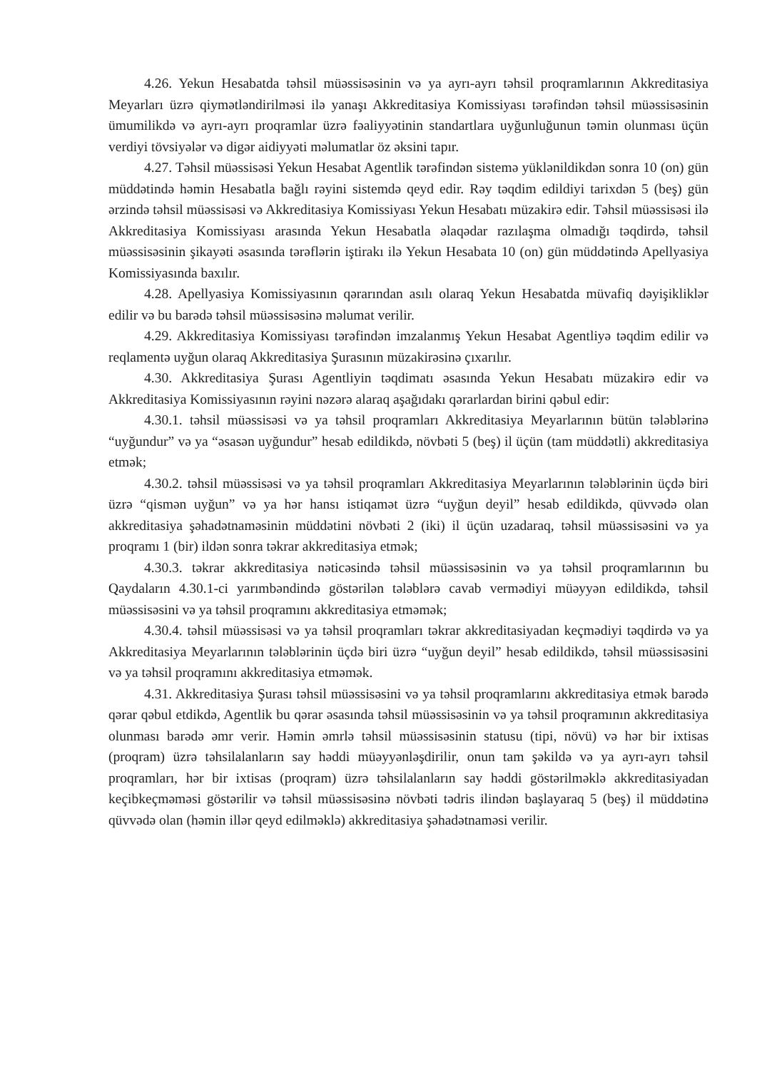4.26. Yekun Hesabatda təhsil müəssisəsinin və ya ayrı-ayrı təhsil proqramlarının Akkreditasiya Meyarları üzrə qiymətləndirilməsi ilə yanaşı Akkreditasiya Komissiyası tərəfindən təhsil müəssisəsinin ümumilikdə və ayrı-ayrı proqramlar üzrə fəaliyyətinin standartlara uyğunluğunun təmin olunması üçün verdiyi tövsiyələr və digər aidiyyəti məlumatlar öz əksini tapır.
4.27. Təhsil müəssisəsi Yekun Hesabat Agentlik tərəfindən sistemə yüklənildikdən sonra 10 (on) gün müddətində həmin Hesabatla bağlı rəyini sistemdə qeyd edir. Rəy təqdim edildiyi tarixdən 5 (beş) gün ərzində təhsil müəssisəsi və Akkreditasiya Komissiyası Yekun Hesabatı müzakirə edir. Təhsil müəssisəsi ilə Akkreditasiya Komissiyası arasında Yekun Hesabatla əlaqədar razılaşma olmadığı təqdirdə, təhsil müəssisəsinin şikayəti əsasında tərəflərin iştirakı ilə Yekun Hesabata 10 (on) gün müddətində Apellyasiya Komissiyasında baxılır.
4.28. Apellyasiya Komissiyasının qərarından asılı olaraq Yekun Hesabatda müvafiq dəyişikliklər edilir və bu barədə təhsil müəssisəsinə məlumat verilir.
4.29. Akkreditasiya Komissiyası tərəfindən imzalanmış Yekun Hesabat Agentliyə təqdim edilir və reqlamentə uyğun olaraq Akkreditasiya Şurasının müzakirəsinə çıxarılır.
4.30. Akkreditasiya Şurası Agentliyin təqdimatı əsasında Yekun Hesabatı müzakirə edir və Akkreditasiya Komissiyasının rəyini nəzərə alaraq aşağıdakı qərarlardan birini qəbul edir:
4.30.1. təhsil müəssisəsi və ya təhsil proqramları Akkreditasiya Meyarlarının bütün tələblərinə “uyğundur” və ya “əsasən uyğundur” hesab edildikdə, növbəti 5 (beş) il üçün (tam müddətli) akkreditasiya etmək;
4.30.2. təhsil müəssisəsi və ya təhsil proqramları Akkreditasiya Meyarlarının tələblərinin üçdə biri üzrə “qismən uyğun” və ya hər hansı istiqamət üzrə “uyğun deyil” hesab edildikdə, qüvvədə olan akkreditasiya şəhadətnaməsinin müddətini növbəti 2 (iki) il üçün uzadaraq, təhsil müəssisəsini və ya proqramı 1 (bir) ildən sonra təkrar akkreditasiya etmək;
4.30.3. təkrar akkreditasiya nəticəsində təhsil müəssisəsinin və ya təhsil proqramlarının bu Qaydaların 4.30.1-ci yarımbəndində göstərilən tələblərə cavab vermədiyi müəyyən edildikdə, təhsil müəssisəsini və ya təhsil proqramını akkreditasiya etməmək;
4.30.4. təhsil müəssisəsi və ya təhsil proqramları təkrar akkreditasiyadan keçmədiyi təqdirdə və ya Akkreditasiya Meyarlarının tələblərinin üçdə biri üzrə “uyğun deyil” hesab edildikdə, təhsil müəssisəsini və ya təhsil proqramını akkreditasiya etməmək.
4.31. Akkreditasiya Şurası təhsil müəssisəsini və ya təhsil proqramlarını akkreditasiya etmək barədə qərar qəbul etdikdə, Agentlik bu qərar əsasında təhsil müəssisəsinin və ya təhsil proqramının akkreditasiya olunması barədə əmr verir. Həmin əmrlə təhsil müəssisəsinin statusu (tipi, növü) və hər bir ixtisas (proqram) üzrə təhsilalanların say həddi müəyyənləşdirilir, onun tam şəkildə və ya ayrı-ayrı təhsil proqramları, hər bir ixtisas (proqram) üzrə təhsilalanların say həddi göstərilməklə akkreditasiyadan keçibkeçməməsi göstərilir və təhsil müəssisəsinə növbəti tədris ilindən başlayaraq 5 (beş) il müddətinə qüvvədə olan (həmin illər qeyd edilməklə) akkreditasiya şəhadətnaməsi verilir.